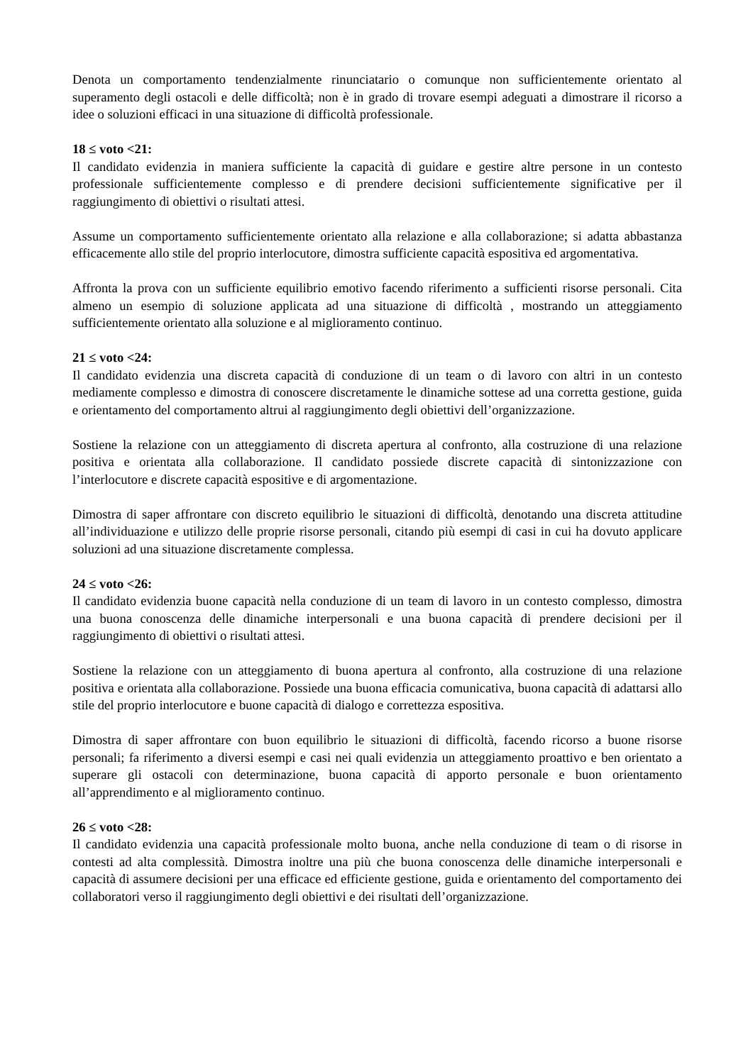Denota un comportamento tendenzialmente rinunciatario o comunque non sufficientemente orientato al superamento degli ostacoli e delle difficoltà; non è in grado di trovare esempi adeguati a dimostrare il ricorso a idee o soluzioni efficaci in una situazione di difficoltà professionale.
18 ≤ voto <21:
Il candidato evidenzia in maniera sufficiente la capacità di guidare e gestire altre persone in un contesto professionale sufficientemente complesso e di prendere decisioni sufficientemente significative per il raggiungimento di obiettivi o risultati attesi.
Assume un comportamento sufficientemente orientato alla relazione e alla collaborazione; si adatta abbastanza efficacemente allo stile del proprio interlocutore, dimostra sufficiente capacità espositiva ed argomentativa.
Affronta la prova con un sufficiente equilibrio emotivo facendo riferimento a sufficienti risorse personali. Cita almeno un esempio di soluzione applicata ad una situazione di difficoltà , mostrando un atteggiamento sufficientemente orientato alla soluzione e al miglioramento continuo.
21 ≤ voto <24:
Il candidato evidenzia una discreta capacità di conduzione di un team o di lavoro con altri in un contesto mediamente complesso e dimostra di conoscere discretamente le dinamiche sottese ad una corretta gestione, guida e orientamento del comportamento altrui al raggiungimento degli obiettivi dell’organizzazione.
Sostiene la relazione con un atteggiamento di discreta apertura al confronto, alla costruzione di una relazione positiva e orientata alla collaborazione. Il candidato possiede discrete capacità di sintonizzazione con l’interlocutore e discrete capacità espositive e di argomentazione.
Dimostra di saper affrontare con discreto equilibrio le situazioni di difficoltà, denotando una discreta attitudine all’individuazione e utilizzo delle proprie risorse personali, citando più esempi di casi in cui ha dovuto applicare soluzioni ad una situazione discretamente complessa.
24 ≤ voto <26:
Il candidato evidenzia buone capacità nella conduzione di un team di lavoro in un contesto complesso, dimostra una buona conoscenza delle dinamiche interpersonali e una buona capacità di prendere decisioni per il raggiungimento di obiettivi o risultati attesi.
Sostiene la relazione con un atteggiamento di buona apertura al confronto, alla costruzione di una relazione positiva e orientata alla collaborazione. Possiede una buona efficacia comunicativa, buona capacità di adattarsi allo stile del proprio interlocutore e buone capacità di dialogo e correttezza espositiva.
Dimostra di saper affrontare con buon equilibrio le situazioni di difficoltà, facendo ricorso a buone risorse personali; fa riferimento a diversi esempi e casi nei quali evidenzia un atteggiamento proattivo e ben orientato a superare gli ostacoli con determinazione, buona capacità di apporto personale e buon orientamento all’apprendimento e al miglioramento continuo.
26 ≤ voto <28:
Il candidato evidenzia una capacità professionale molto buona, anche nella conduzione di team o di risorse in contesti ad alta complessità. Dimostra inoltre una più che buona conoscenza delle dinamiche interpersonali e capacità di assumere decisioni per una efficace ed efficiente gestione, guida e orientamento del comportamento dei collaboratori verso il raggiungimento degli obiettivi e dei risultati dell’organizzazione.